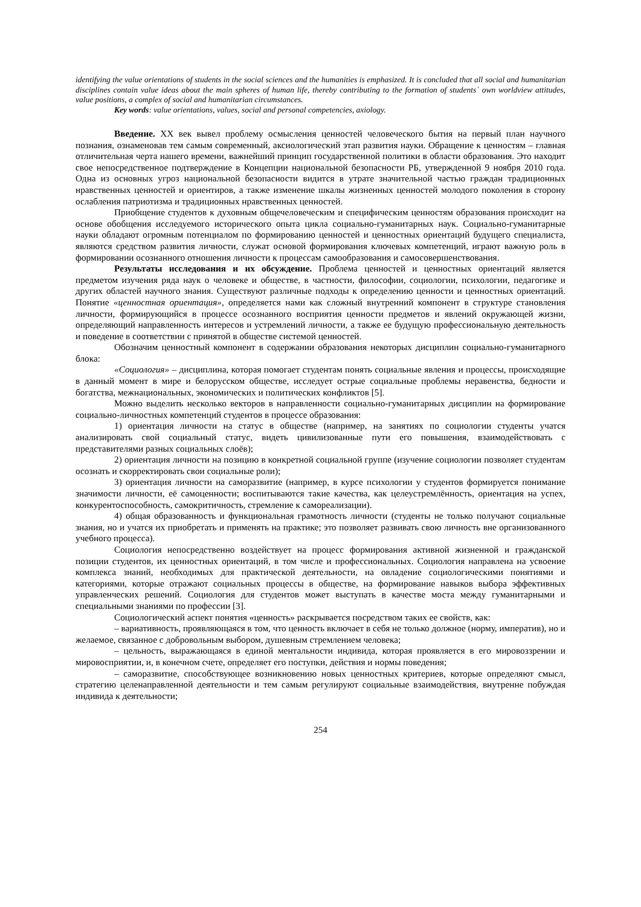identifying the value orientations of students in the social sciences and the humanities is emphasized. It is concluded that all social and humanitarian disciplines contain value ideas about the main spheres of human life, thereby contributing to the formation of students` own worldview attitudes, value positions, a complex of social and humanitarian circumstances.
Key words: value orientations, values, social and personal competencies, axiology.
Введение. XX век вывел проблему осмысления ценностей человеческого бытия на первый план научного познания, ознаменовав тем самым современный, аксиологический этап развития науки. Обращение к ценностям – главная отличительная черта нашего времени, важнейший принцип государственной политики в области образования. Это находит свое непосредственное подтверждение в Концепции национальной безопасности РБ, утвержденной 9 ноября 2010 года. Одна из основных угроз национальной безопасности видится в утрате значительной частью граждан традиционных нравственных ценностей и ориентиров, а также изменение шкалы жизненных ценностей молодого поколения в сторону ослабления патриотизма и традиционных нравственных ценностей.
Приобщение студентов к духовным общечеловеческим и специфическим ценностям образования происходит на основе обобщения исследуемого исторического опыта цикла социально-гуманитарных наук. Социально-гуманитарные науки обладают огромным потенциалом по формированию ценностей и ценностных ориентаций будущего специалиста, являются средством развития личности, служат основой формирования ключевых компетенций, играют важную роль в формировании осознанного отношения личности к процессам самообразования и самосовершенствования.
Результаты исследования и их обсуждение. Проблема ценностей и ценностных ориентаций является предметом изучения ряда наук о человеке и обществе, в частности, философии, социологии, психологии, педагогике и других областей научного знания. Существуют различные подходы к определению ценности и ценностных ориентаций. Понятие «ценностная ориентация», определяется нами как сложный внутренний компонент в структуре становления личности, формирующийся в процессе осознанного восприятия ценности предметов и явлений окружающей жизни, определяющий направленность интересов и устремлений личности, а также ее будущую профессиональную деятельность и поведение в соответствии с принятой в обществе системой ценностей.
Обозначим ценностный компонент в содержании образования некоторых дисциплин социально-гуманитарного блока:
«Социология» – дисциплина, которая помогает студентам понять социальные явления и процессы, происходящие в данный момент в мире и белорусском обществе, исследует острые социальные проблемы неравенства, бедности и богатства, межнациональных, экономических и политических конфликтов [5].
Можно выделить несколько векторов в направленности социально-гуманитарных дисциплин на формирование социально-личностных компетенций студентов в процессе образования:
1) ориентация личности на статус в обществе (например, на занятиях по социологии студенты учатся анализировать свой социальный статус, видеть цивилизованные пути его повышения, взаимодействовать с представителями разных социальных слоёв);
2) ориентация личности на позицию в конкретной социальной группе (изучение социологии позволяет студентам осознать и скорректировать свои социальные роли);
3) ориентация личности на саморазвитие (например, в курсе психологии у студентов формируется понимание значимости личности, её самоценности; воспитываются такие качества, как целеустремлённость, ориентация на успех, конкурентоспособность, самокритичность, стремление к самореализации).
4) общая образованность и функциональная грамотность личности (студенты не только получают социальные знания, но и учатся их приобретать и применять на практике; это позволяет развивать свою личность вне организованного учебного процесса).
Социология непосредственно воздействует на процесс формирования активной жизненной и гражданской позиции студентов, их ценностных ориентаций, в том числе и профессиональных. Социология направлена на усвоение комплекса знаний, необходимых для практической деятельности, на овладение социологическими понятиями и категориями, которые отражают социальных процессы в обществе, на формирование навыков выбора эффективных управленческих решений. Социология для студентов может выступать в качестве моста между гуманитарными и специальными знаниями по профессии [3].
Социологический аспект понятия «ценность» раскрывается посредством таких ее свойств, как:
– вариативность, проявляющаяся в том, что ценность включает в себя не только должное (норму, императив), но и желаемое, связанное с добровольным выбором, душевным стремлением человека;
– цельность, выражающаяся в единой ментальности индивида, которая проявляется в его мировоззрении и мировосприятии, и, в конечном счете, определяет его поступки, действия и нормы поведения;
– саморазвитие, способствующее возникновению новых ценностных критериев, которые определяют смысл, стратегию целенаправленной деятельности и тем самым регулируют социальные взаимодействия, внутренне побуждая индивида к деятельности;
254